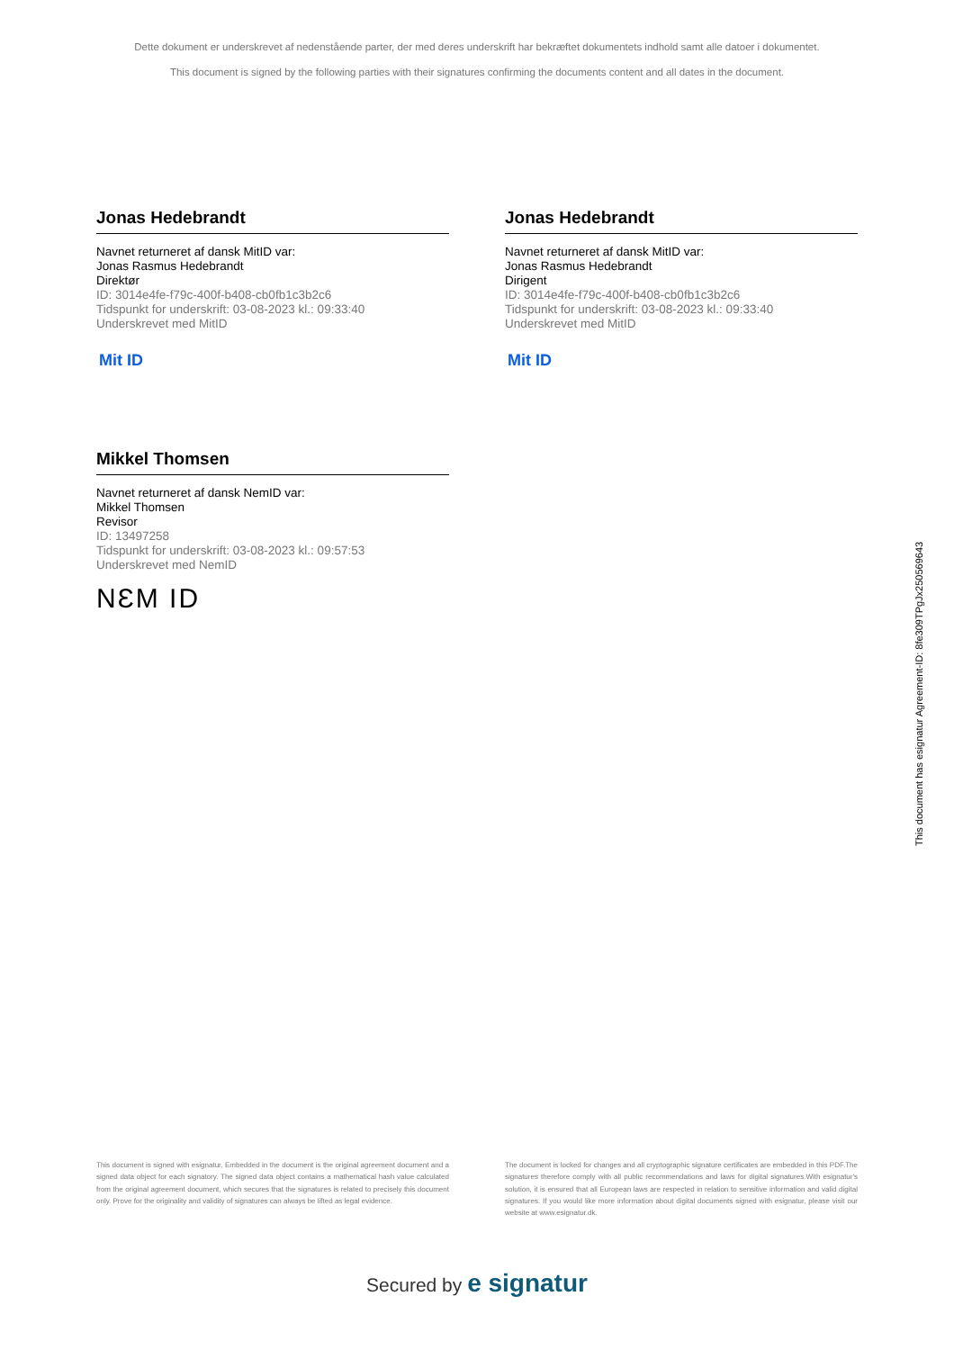Dette dokument er underskrevet af nedenstående parter, der med deres underskrift har bekræftet dokumentets indhold samt alle datoer i dokumentet.
This document is signed by the following parties with their signatures confirming the documents content and all dates in the document.
Jonas Hedebrandt
Navnet returneret af dansk MitID var:
Jonas Rasmus Hedebrandt
Direktør
ID: 3014e4fe-f79c-400f-b408-cb0fb1c3b2c6
Tidspunkt for underskrift: 03-08-2023 kl.: 09:33:40
Underskrevet med MitID
Mit ID
Jonas Hedebrandt
Navnet returneret af dansk MitID var:
Jonas Rasmus Hedebrandt
Dirigent
ID: 3014e4fe-f79c-400f-b408-cb0fb1c3b2c6
Tidspunkt for underskrift: 03-08-2023 kl.: 09:33:40
Underskrevet med MitID
Mit ID
Mikkel Thomsen
Navnet returneret af dansk NemID var:
Mikkel Thomsen
Revisor
ID: 13497258
Tidspunkt for underskrift: 03-08-2023 kl.: 09:57:53
Underskrevet med NemID
NƐM ID
This document is signed with esignatur. Embedded in the document is the original agreement document and a signed data object for each signatory. The signed data object contains a mathematical hash value calculated from the original agreement document, which secures that the signatures is related to precisely this document only. Prove for the originality and validity of signatures can always be lifted as legal evidence.
The document is locked for changes and all cryptographic signature certificates are embedded in this PDF.The signatures therefore comply with all public recommendations and laws for digital signatures.With esignatur's solution, it is ensured that all European laws are respected in relation to sensitive information and valid digital signatures. If you would like more information about digital documents signed with esignatur, please visit our website at www.esignatur.dk.
Secured by e signatur
This document has esignatur Agreement-ID: 8fe309TPgJx250569643